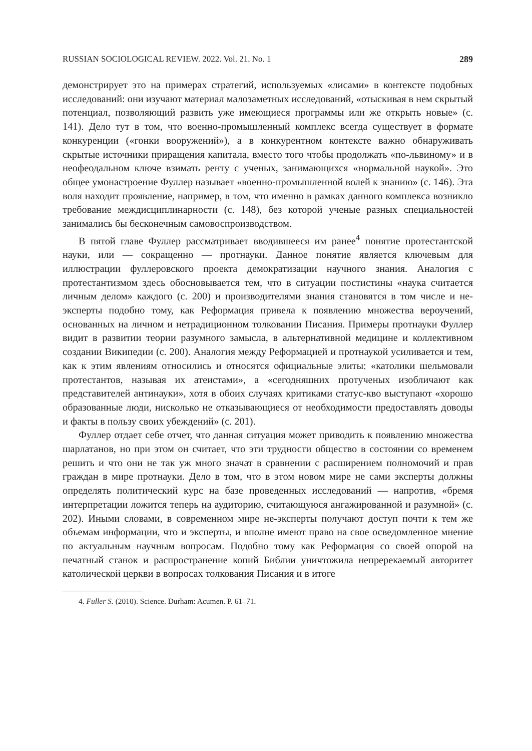RUSSIAN SOCIOLOGICAL REVIEW. 2022. Vol. 21. No. 1 289
демонстрирует это на примерах стратегий, используемых «лисами» в контексте подобных исследований: они изучают материал малозаметных исследований, «отыскивая в нем скрытый потенциал, позволяющий развить уже имеющиеся программы или же открыть новые» (с. 141). Дело тут в том, что военно-промышленный комплекс всегда существует в формате конкуренции («гонки вооружений»), а в конкурентном контексте важно обнаруживать скрытые источники приращения капитала, вместо того чтобы продолжать «по-львиному» и в неофеодальном ключе взимать ренту с ученых, занимающихся «нормальной наукой». Это общее умонастроение Фуллер называет «военно-промышленной волей к знанию» (с. 146). Эта воля находит проявление, например, в том, что именно в рамках данного комплекса возникло требование междисциплинарности (с. 148), без которой ученые разных специальностей занимались бы бесконечным самовоспроизводством.
В пятой главе Фуллер рассматривает вводившееся им ранее<sup>4</sup> понятие протестантской науки, или — сокращенно — протнауки. Данное понятие является ключевым для иллюстрации фуллеровского проекта демократизации научного знания. Аналогия с протестантизмом здесь обосновывается тем, что в ситуации постистины «наука считается личным делом» каждого (с. 200) и производителями знания становятся в том числе и не-эксперты подобно тому, как Реформация привела к появлению множества вероучений, основанных на личном и нетрадиционном толковании Писания. Примеры протнауки Фуллер видит в развитии теории разумного замысла, в альтернативной медицине и коллективном создании Википедии (с. 200). Аналогия между Реформацией и протнаукой усиливается и тем, как к этим явлениям относились и относятся официальные элиты: «католики шельмовали протестантов, называя их атеистами», а «сегодняшних протученых изобличают как представителей антинауки», хотя в обоих случаях критиками статус-кво выступают «хорошо образованные люди, нисколько не отказывающиеся от необходимости предоставлять доводы и факты в пользу своих убеждений» (с. 201).
Фуллер отдает себе отчет, что данная ситуация может приводить к появлению множества шарлатанов, но при этом он считает, что эти трудности общество в состоянии со временем решить и что они не так уж много значат в сравнении с расширением полномочий и прав граждан в мире протнауки. Дело в том, что в этом новом мире не сами эксперты должны определять политический курс на базе проведенных исследований — напротив, «бремя интерпретации ложится теперь на аудиторию, считающуюся ангажированной и разумной» (с. 202). Иными словами, в современном мире не-эксперты получают доступ почти к тем же объемам информации, что и эксперты, и вполне имеют право на свое осведомленное мнение по актуальным научным вопросам. Подобно тому как Реформация со своей опорой на печатный станок и распространение копий Библии уничтожила непререкаемый авторитет католической церкви в вопросах толкования Писания и в итоге
4. Fuller S. (2010). Science. Durham: Acumen. P. 61–71.